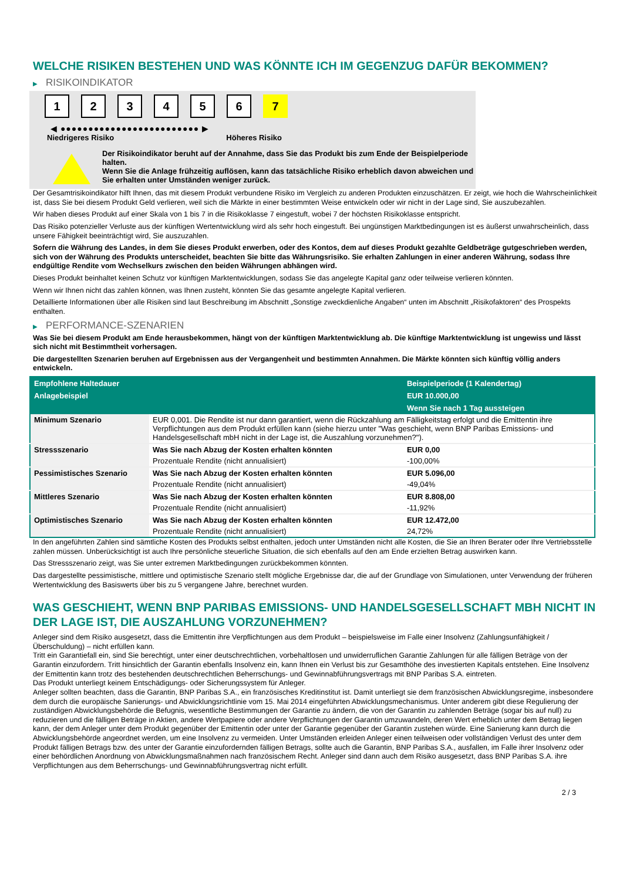WELCHE RISIKEN BESTEHEN UND WAS KÖNNTE ICH IM GEGENZUG DAFÜR BEKOMMEN?
▶ RISIKOINDIKATOR
1 2 3 4 5 6 7
◀ ●●●●●●●●●●●●●●●●●●●●●●●●● ▶
Niedrigeres Risiko Höheres Risiko
Der Risikoindikator beruht auf der Annahme, dass Sie das Produkt bis zum Ende der Beispielperiode halten.
Wenn Sie die Anlage frühzeitig auflösen, kann das tatsächliche Risiko erheblich davon abweichen und Sie erhalten unter Umständen weniger zurück.
Der Gesamtrisikoindikator hilft Ihnen, das mit diesem Produkt verbundene Risiko im Vergleich zu anderen Produkten einzuschätzen. Er zeigt, wie hoch die Wahrscheinlichkeit ist, dass Sie bei diesem Produkt Geld verlieren, weil sich die Märkte in einer bestimmten Weise entwickeln oder wir nicht in der Lage sind, Sie auszubezahlen.
Wir haben dieses Produkt auf einer Skala von 1 bis 7 in die Risikoklasse 7 eingestuft, wobei 7 der höchsten Risikoklasse entspricht.
Das Risiko potenzieller Verluste aus der künftigen Wertentwicklung wird als sehr hoch eingestuft. Bei ungünstigen Marktbedingungen ist es äußerst unwahrscheinlich, dass unsere Fähigkeit beeinträchtigt wird, Sie auszuzahlen.
Sofern die Währung des Landes, in dem Sie dieses Produkt erwerben, oder des Kontos, dem auf dieses Produkt gezahlte Geldbeträge gutgeschrieben werden, sich von der Währung des Produkts unterscheidet, beachten Sie bitte das Währungsrisiko. Sie erhalten Zahlungen in einer anderen Währung, sodass Ihre endgültige Rendite vom Wechselkurs zwischen den beiden Währungen abhängen wird.
Dieses Produkt beinhaltet keinen Schutz vor künftigen Marktentwicklungen, sodass Sie das angelegte Kapital ganz oder teilweise verlieren könnten.
Wenn wir Ihnen nicht das zahlen können, was Ihnen zusteht, könnten Sie das gesamte angelegte Kapital verlieren.
Detaillierte Informationen über alle Risiken sind laut Beschreibung im Abschnitt „Sonstige zweckdienliche Angaben“ unten im Abschnitt „Risikofaktoren“ des Prospekts enthalten.
▶ PERFORMANCE-SZENARIEN
Was Sie bei diesem Produkt am Ende herausbekommen, hängt von der künftigen Marktentwicklung ab. Die künftige Marktentwicklung ist ungewiss und lässt sich nicht mit Bestimmtheit vorhersagen.
Die dargestellten Szenarien beruhen auf Ergebnissen aus der Vergangenheit und bestimmten Annahmen. Die Märkte könnten sich künftig völlig anders entwickeln.
| Empfohlene Haltedauer | | Beispielperiode (1 Kalendertag) |
| --- | --- | --- |
| Anlagebeispiel | | EUR 10.000,00 |
| | | Wenn Sie nach 1 Tag aussteigen |
| Minimum Szenario | EUR 0,001. Die Rendite ist nur dann garantiert, wenn die Rückzahlung am Fälligkeitstag erfolgt und die Emittentin ihre Verpflichtungen aus dem Produkt erfüllen kann (siehe hierzu unter "Was geschieht, wenn BNP Paribas Emissions- und Handelsgesellschaft mbH nicht in der Lage ist, die Auszahlung vorzunehmen?"). | |
| Stressszenario | Was Sie nach Abzug der Kosten erhalten könnten | EUR 0,00 |
| | Prozentuale Rendite (nicht annualisiert) | -100,00% |
| Pessimistisches Szenario | Was Sie nach Abzug der Kosten erhalten könnten | EUR 5.096,00 |
| | Prozentuale Rendite (nicht annualisiert) | -49,04% |
| Mittleres Szenario | Was Sie nach Abzug der Kosten erhalten könnten | EUR 8.808,00 |
| | Prozentuale Rendite (nicht annualisiert) | -11,92% |
| Optimistisches Szenario | Was Sie nach Abzug der Kosten erhalten könnten | EUR 12.472,00 |
| | Prozentuale Rendite (nicht annualisiert) | 24,72% |
In den angeführten Zahlen sind sämtliche Kosten des Produkts selbst enthalten, jedoch unter Umständen nicht alle Kosten, die Sie an Ihren Berater oder Ihre Vertriebsstelle zahlen müssen. Unberücksichtigt ist auch Ihre persönliche steuerliche Situation, die sich ebenfalls auf den am Ende erzielten Betrag auswirken kann.
Das Stressszenario zeigt, was Sie unter extremen Marktbedingungen zurückbekommen könnten.
Das dargestellte pessimistische, mittlere und optimistische Szenario stellt mögliche Ergebnisse dar, die auf der Grundlage von Simulationen, unter Verwendung der früheren Wertentwicklung des Basiswerts über bis zu 5 vergangene Jahre, berechnet wurden.
WAS GESCHIEHT, WENN BNP PARIBAS EMISSIONS- UND HANDELSGESELLSCHAFT MBH NICHT IN DER LAGE IST, DIE AUSZAHLUNG VORZUNEHMEN?
Anleger sind dem Risiko ausgesetzt, dass die Emittentin ihre Verpflichtungen aus dem Produkt – beispielsweise im Falle einer Insolvenz (Zahlungsunfähigkeit / Überschuldung) – nicht erfüllen kann.
Tritt ein Garantiefall ein, sind Sie berechtigt, unter einer deutschrechtlichen, vorbehaltlosen und unwiderruflichen Garantie Zahlungen für alle fälligen Beträge von der Garantin einzufordern. Tritt hinsichtlich der Garantin ebenfalls Insolvenz ein, kann Ihnen ein Verlust bis zur Gesamthöhe des investierten Kapitals entstehen. Eine Insolvenz der Emittentin kann trotz des bestehenden deutschrechtlichen Beherrschungs- und Gewinnabführungsvertrags mit BNP Paribas S.A. eintreten.
Das Produkt unterliegt keinem Entschädigungs- oder Sicherungssystem für Anleger.
Anleger sollten beachten, dass die Garantin, BNP Paribas S.A., ein französisches Kreditinstitut ist. Damit unterliegt sie dem französischen Abwicklungsregime, insbesondere dem durch die europäische Sanierungs- und Abwicklungsrichtlinie vom 15. Mai 2014 eingeführten Abwicklungsmechanismus. Unter anderem gibt diese Regulierung der zuständigen Abwicklungsbehörde die Befugnis, wesentliche Bestimmungen der Garantie zu ändern, die von der Garantin zu zahlenden Beträge (sogar bis auf null) zu reduzieren und die fälligen Beträge in Aktien, andere Wertpapiere oder andere Verpflichtungen der Garantin umzuwandeln, deren Wert erheblich unter dem Betrag liegen kann, der dem Anleger unter dem Produkt gegenüber der Emittentin oder unter der Garantie gegenüber der Garantin zustehen würde. Eine Sanierung kann durch die Abwicklungsbehörde angeordnet werden, um eine Insolvenz zu vermeiden. Unter Umständen erleiden Anleger einen teilweisen oder vollständigen Verlust des unter dem Produkt fälligen Betrags bzw. des unter der Garantie einzufordernden fälligen Betrags, sollte auch die Garantin, BNP Paribas S.A., ausfallen, im Falle ihrer Insolvenz oder einer behördlichen Anordnung von Abwicklungsmaßnahmen nach französischem Recht. Anleger sind dann auch dem Risiko ausgesetzt, dass BNP Paribas S.A. ihre Verpflichtungen aus dem Beherrschungs- und Gewinnabführungsvertrag nicht erfüllt.
2 / 3